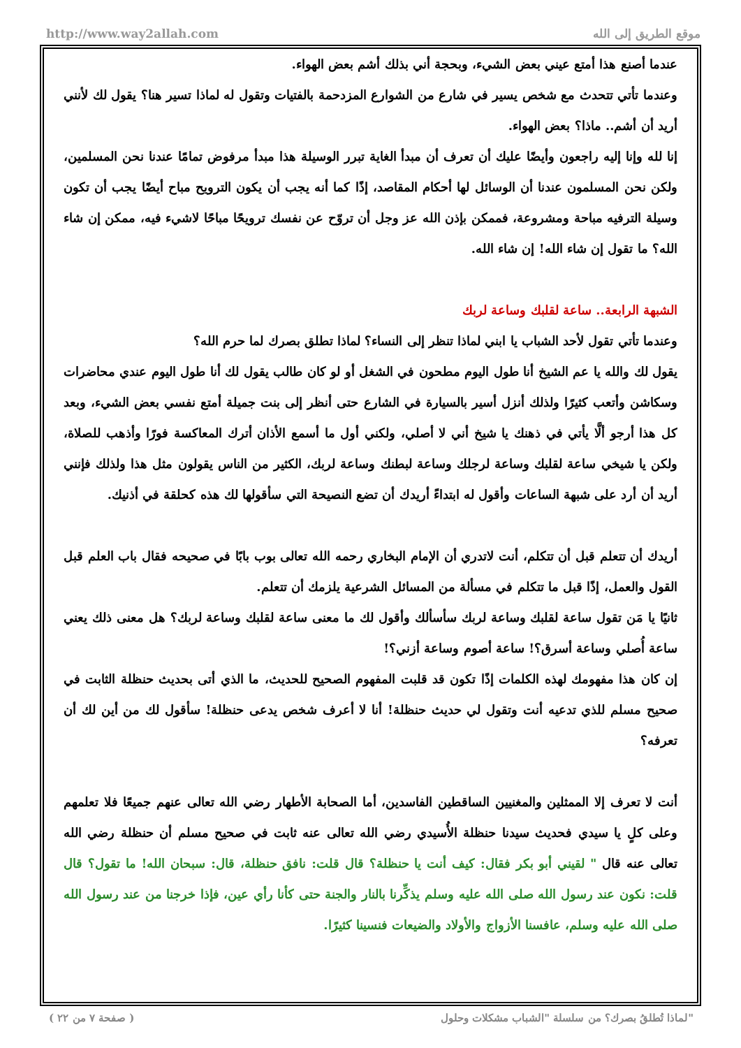http://www.way2allah.com موقع الطريق إلى الله
عندما أصنع هذا أمتع عيني بعض الشيء، وبحجة أني بذلك أشم بعض الهواء.
وعندما تأتي تتحدث مع شخص يسير في شارع من الشوارع المزدحمة بالفتيات وتقول له لماذا تسير هنا؟ يقول لك لأنني أريد أن أشم.. ماذا؟ بعض الهواء.
إنا لله وإنا إليه راجعون وأيضًا عليك أن تعرف أن مبدأ الغاية تبرر الوسيلة هذا مبدأ مرفوض تمامًا عندنا نحن المسلمين، ولكن نحن المسلمون عندنا أن الوسائل لها أحكام المقاصد، إذًا كما أنه يجب أن يكون الترويح مباح أيضًا يجب أن تكون وسيلة الترفيه مباحة ومشروعة، فممكن بإذن الله عز وجل أن تروّح عن نفسك ترويحًا مباحًا لاشيء فيه، ممكن إن شاء الله؟ ما تقول إن شاء الله! إن شاء الله.
الشبهة الرابعة.. ساعة لقلبك وساعة لربك
وعندما تأتي تقول لأحد الشباب يا ابني لماذا تنظر إلى النساء؟ لماذا تطلق بصرك لما حرم الله؟
يقول لك والله يا عم الشيخ أنا طول اليوم مطحون في الشغل أو لو كان طالب يقول لك أنا طول اليوم عندي محاضرات وسكاشن وأتعب كثيرًا ولذلك أنزل أسير بالسيارة في الشارع حتى أنظر إلى بنت جميلة أمتع نفسي بعض الشيء، وبعد كل هذا أرجو ألَّا يأتي في ذهنك يا شيخ أني لا أصلي، ولكني أول ما أسمع الأذان أترك المعاكسة فورًا وأذهب للصلاة، ولكن يا شيخي ساعة لقلبك وساعة لرجلك وساعة لبطنك وساعة لربك، الكثير من الناس يقولون مثل هذا ولذلك فإنني أريد أن أرد على شبهة الساعات وأقول له ابتداءً أريدك أن تضع النصيحة التي سأقولها لك هذه كحلقة في أذنيك.
أريدك أن تتعلم قبل أن تتكلم، أنت لاتدري أن الإمام البخاري رحمه الله تعالى بوب بابًا في صحيحه فقال باب العلم قبل القول والعمل، إذًا قبل ما تتكلم في مسألة من المسائل الشرعية يلزمك أن تتعلم.
ثانيًا يا مَن تقول ساعة لقلبك وساعة لربك سأسألك وأقول لك ما معنى ساعة لقلبك وساعة لربك؟ هل معنى ذلك يعني ساعة أُصلي وساعة أسرق؟! ساعة أصوم وساعة أزني؟!
إن كان هذا مفهومك لهذه الكلمات إذًا تكون قد قلبت المفهوم الصحيح للحديث، ما الذي أتى بحديث حنظلة الثابت في صحيح مسلم للذي تدعيه أنت وتقول لي حديث حنظلة! أنا لا أعرف شخص يدعى حنظلة! سأقول لك من أين لك أن تعرفه؟
أنت لا تعرف إلا الممثلين والمغنيين الساقطين الفاسدين، أما الصحابة الأطهار رضي الله تعالى عنهم جميعًا فلا تعلمهم وعلى كلٍ يا سيدي فحديث سيدنا حنظلة الأُسيدي رضي الله تعالى عنه ثابت في صحيح مسلم أن حنظلة رضي الله تعالى عنه قال " لقيني أبو بكر فقال: كيف أنت يا حنظلة؟ قال قلت: نافق حنظلة، قال: سبحان الله! ما تقول؟ قال قلت: نكون عند رسول الله صلى الله عليه وسلم يذكِّرنا بالنار والجنة حتى كأنا رأي عين، فإذا خرجنا من عند رسول الله صلى الله عليه وسلم، عافسنا الأزواج والأولاد والضيعات فنسينا كثيرًا.
( صفحة ٧ من ٢٢ ) لماذا تُطلقُ بصرك؟ من سلسلة "الشباب مشكلات وحلول"